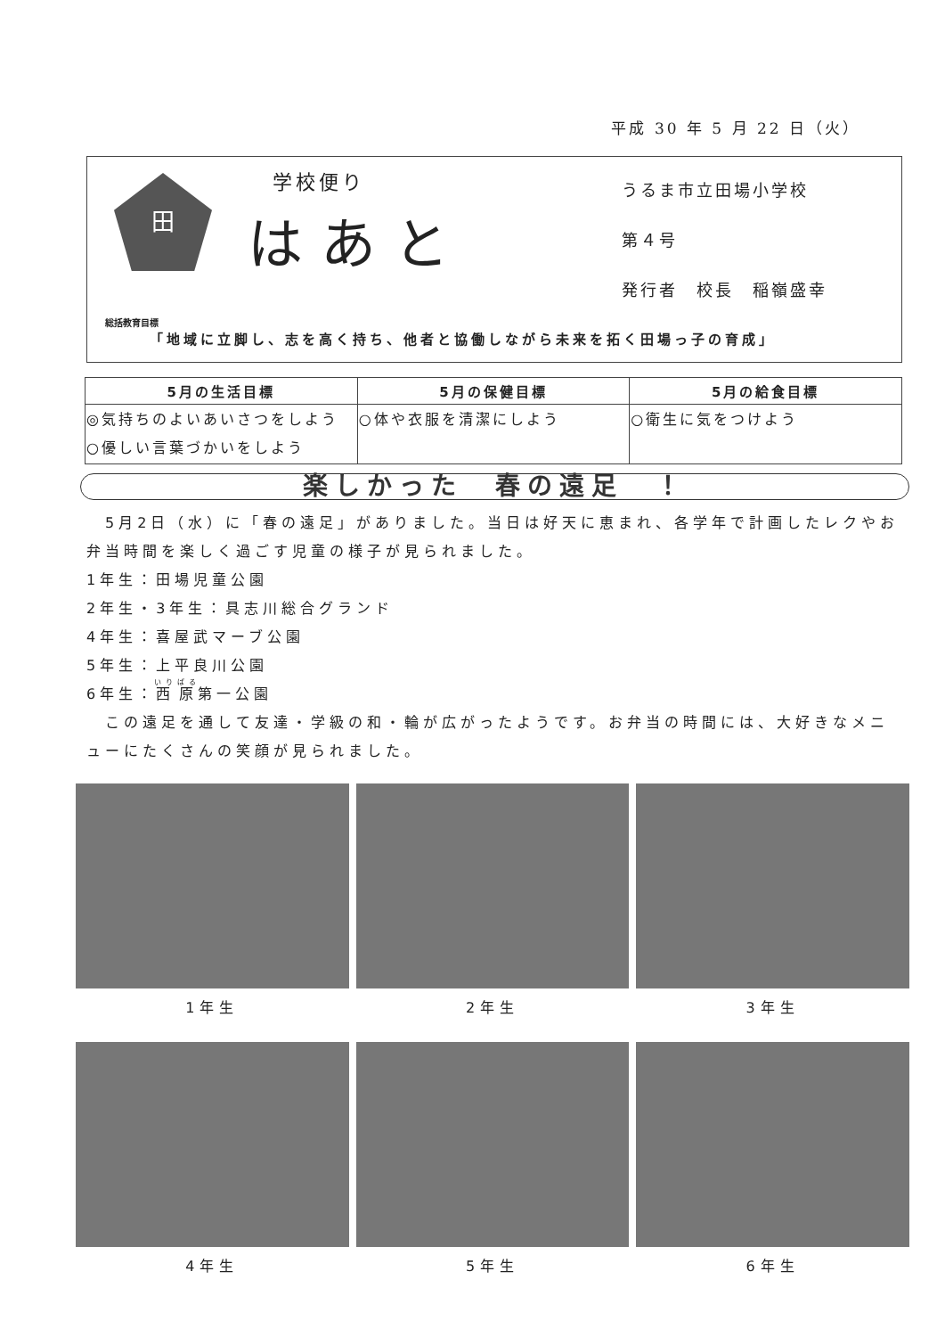平成 30 年 5 月 22 日（火）
田
学校便り
はあと
うるま市立田場小学校
第４号
発行者　校長　稲嶺盛幸
総括教育目標
「地域に立脚し、志を高く持ち、他者と協働しながら未来を拓く田場っ子の育成」
| 5月の生活目標 | 5月の保健目標 | 5月の給食目標 |
| --- | --- | --- |
| ◎気持ちのよいあいさつをしよう ○優しい言葉づかいをしよう | ○体や衣服を清潔にしよう | ○衛生に気をつけよう |
楽しかった　春の遠足　！
　5月2日（水）に「春の遠足」がありました。当日は好天に恵まれ、各学年で計画したレクやお弁当時間を楽しく過ごす児童の様子が見られました。
1年生：田場児童公園
2年生・3年生：具志川総合グランド
4年生：喜屋武マーブ公園
5年生：上平良川公園
6年生：西原第一公園
　この遠足を通して友達・学級の和・輪が広がったようです。お弁当の時間には、大好きなメニューにたくさんの笑顔が見られました。
1年生 2年生 3年生
4年生 5年生 6年生